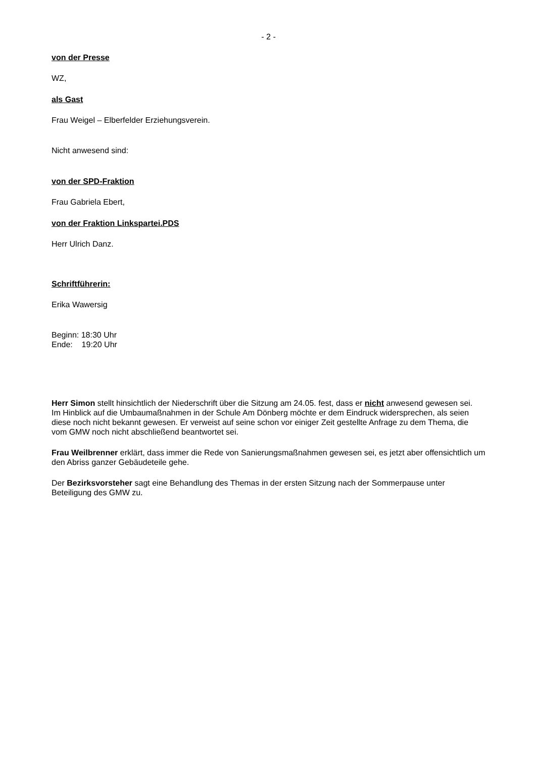- 2 -
von der Presse
WZ,
als Gast
Frau Weigel – Elberfelder Erziehungsverein.
Nicht anwesend sind:
von der SPD-Fraktion
Frau Gabriela Ebert,
von der Fraktion Linkspartei.PDS
Herr Ulrich Danz.
Schriftführerin:
Erika Wawersig
Beginn: 18:30 Uhr
Ende: 19:20 Uhr
Herr Simon stellt hinsichtlich der Niederschrift über die Sitzung am 24.05. fest, dass er nicht anwesend gewesen sei.
Im Hinblick auf die Umbaumaßnahmen in der Schule Am Dönberg möchte er dem Eindruck widersprechen, als seien diese noch nicht bekannt gewesen. Er verweist auf seine schon vor einiger Zeit gestellte Anfrage zu dem Thema, die vom GMW noch nicht abschließend beantwortet sei.
Frau Weilbrenner erklärt, dass immer die Rede von Sanierungsmaßnahmen gewesen sei, es jetzt aber offensichtlich um den Abriss ganzer Gebäudeteile gehe.
Der Bezirksvorsteher sagt eine Behandlung des Themas in der ersten Sitzung nach der Sommerpause unter Beteiligung des GMW zu.